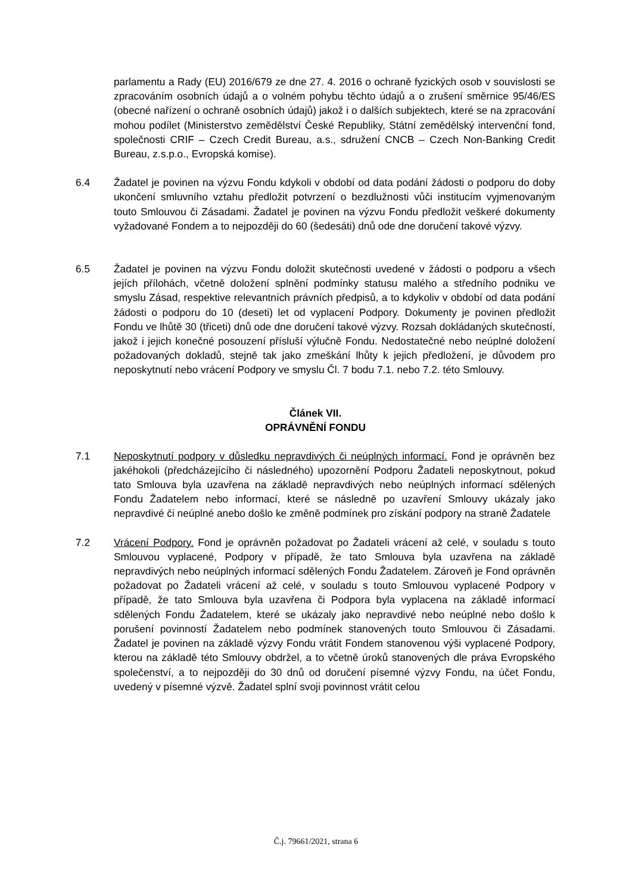parlamentu a Rady (EU) 2016/679 ze dne 27. 4. 2016 o ochraně fyzických osob v souvislosti se zpracováním osobních údajů a o volném pohybu těchto údajů a o zrušení směrnice 95/46/ES (obecné nařízení o ochraně osobních údajů) jakož i o dalších subjektech, které se na zpracování mohou podílet (Ministerstvo zemědělství České Republiky, Státní zemědělský intervenční fond, společnosti CRIF – Czech Credit Bureau, a.s., sdružení CNCB – Czech Non-Banking Credit Bureau, z.s.p.o., Evropská komise).
6.4 Žadatel je povinen na výzvu Fondu kdykoli v období od data podání žádosti o podporu do doby ukončení smluvního vztahu předložit potvrzení o bezdlužnosti vůči institucím vyjmenovaným touto Smlouvou či Zásadami. Žadatel je povinen na výzvu Fondu předložit veškeré dokumenty vyžadované Fondem a to nejpozději do 60 (šedesáti) dnů ode dne doručení takové výzvy.
6.5 Žadatel je povinen na výzvu Fondu doložit skutečnosti uvedené v žádosti o podporu a všech jejích přílohách, včetně doložení splnění podmínky statusu malého a středního podniku ve smyslu Zásad, respektive relevantních právních předpisů, a to kdykoliv v období od data podání žádosti o podporu do 10 (deseti) let od vyplacení Podpory. Dokumenty je povinen předložit Fondu ve lhůtě 30 (třiceti) dnů ode dne doručení takové výzvy. Rozsah dokládaných skutečností, jakož i jejich konečné posouzení přísluší výlučně Fondu. Nedostatečné nebo neúplné doložení požadovaných dokladů, stejně tak jako zmeškání lhůty k jejich předložení, je důvodem pro neposkytnutí nebo vrácení Podpory ve smyslu Čl. 7 bodu 7.1. nebo 7.2. této Smlouvy.
Článek VII.
OPRÁVNĚNÍ FONDU
7.1 Neposkytnutí podpory v důsledku nepravdivých či neúplných informací. Fond je oprávněn bez jakéhokoli (předcházejícího či následného) upozornění Podporu Žadateli neposkytnout, pokud tato Smlouva byla uzavřena na základě nepravdivých nebo neúplných informací sdělených Fondu Žadatelem nebo informací, které se následně po uzavření Smlouvy ukázaly jako nepravdivé či neúplné anebo došlo ke změně podmínek pro získání podpory na straně Žadatele
7.2 Vrácení Podpory. Fond je oprávněn požadovat po Žadateli vrácení až celé, v souladu s touto Smlouvou vyplacené, Podpory v případě, že tato Smlouva byla uzavřena na základě nepravdivých nebo neúplných informací sdělených Fondu Žadatelem. Zároveň je Fond oprávněn požadovat po Žadateli vrácení až celé, v souladu s touto Smlouvou vyplacené Podpory v případě, že tato Smlouva byla uzavřena či Podpora byla vyplacena na základě informací sdělených Fondu Žadatelem, které se ukázaly jako nepravdivé nebo neúplné nebo došlo k porušení povinností Žadatelem nebo podmínek stanovených touto Smlouvou či Zásadami. Žadatel je povinen na základě výzvy Fondu vrátit Fondem stanovenou výši vyplacené Podpory, kterou na základě této Smlouvy obdržel, a to včetně úroků stanovených dle práva Evropského společenství, a to nejpozději do 30 dnů od doručení písemné výzvy Fondu, na účet Fondu, uvedený v písemné výzvě. Žadatel splní svoji povinnost vrátit celou
Č.j. 79661/2021, strana 6